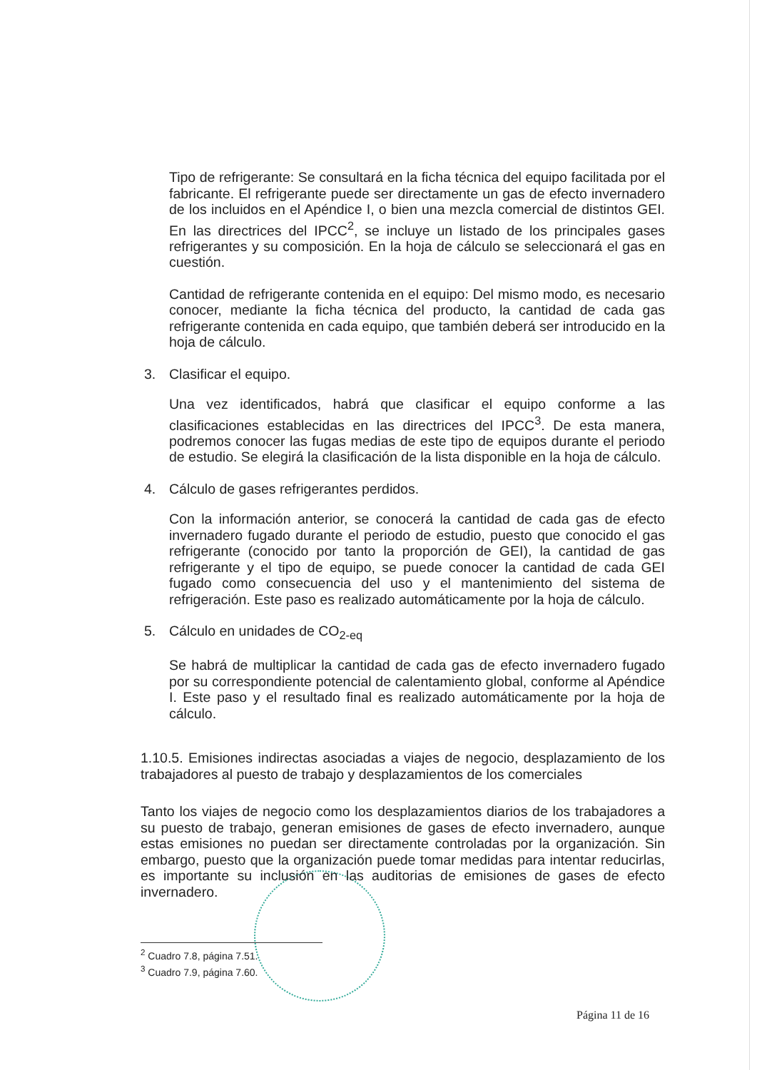Tipo de refrigerante: Se consultará en la ficha técnica del equipo facilitada por el fabricante. El refrigerante puede ser directamente un gas de efecto invernadero de los incluidos en el Apéndice I, o bien una mezcla comercial de distintos GEI. En las directrices del IPCC<sup>2</sup>, se incluye un listado de los principales gases refrigerantes y su composición. En la hoja de cálculo se seleccionará el gas en cuestión.
Cantidad de refrigerante contenida en el equipo: Del mismo modo, es necesario conocer, mediante la ficha técnica del producto, la cantidad de cada gas refrigerante contenida en cada equipo, que también deberá ser introducido en la hoja de cálculo.
3. Clasificar el equipo.
Una vez identificados, habrá que clasificar el equipo conforme a las clasificaciones establecidas en las directrices del IPCC<sup>3</sup>. De esta manera, podremos conocer las fugas medias de este tipo de equipos durante el periodo de estudio. Se elegirá la clasificación de la lista disponible en la hoja de cálculo.
4. Cálculo de gases refrigerantes perdidos.
Con la información anterior, se conocerá la cantidad de cada gas de efecto invernadero fugado durante el periodo de estudio, puesto que conocido el gas refrigerante (conocido por tanto la proporción de GEI), la cantidad de gas refrigerante y el tipo de equipo, se puede conocer la cantidad de cada GEI fugado como consecuencia del uso y el mantenimiento del sistema de refrigeración. Este paso es realizado automáticamente por la hoja de cálculo.
5. Cálculo en unidades de CO<sub>2-eq</sub>
Se habrá de multiplicar la cantidad de cada gas de efecto invernadero fugado por su correspondiente potencial de calentamiento global, conforme al Apéndice I. Este paso y el resultado final es realizado automáticamente por la hoja de cálculo.
1.10.5. Emisiones indirectas asociadas a viajes de negocio, desplazamiento de los trabajadores al puesto de trabajo y desplazamientos de los comerciales
Tanto los viajes de negocio como los desplazamientos diarios de los trabajadores a su puesto de trabajo, generan emisiones de gases de efecto invernadero, aunque estas emisiones no puedan ser directamente controladas por la organización. Sin embargo, puesto que la organización puede tomar medidas para intentar reducirlas, es importante su inclusión en las auditorias de emisiones de gases de efecto invernadero.
<sup>2</sup> Cuadro 7.8, página 7.51.
<sup>3</sup> Cuadro 7.9, página 7.60.
Página 11 de 16